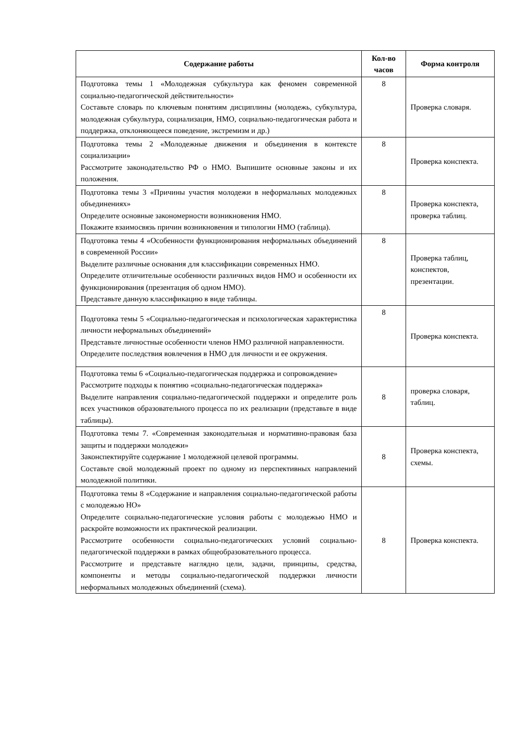| Содержание работы | Кол-во часов | Форма контроля |
| --- | --- | --- |
| Подготовка темы 1 «Молодежная субкультура как феномен современной социально-педагогической действительности» Составьте словарь по ключевым понятиям дисциплины (молодежь, субкультура, молодежная субкультура, социализация, НМО, социально-педагогическая работа и поддержка, отклоняющееся поведение, экстремизм и др.) | 8 | Проверка словаря. |
| Подготовка темы 2 «Молодежные движения и объединения в контексте социализации» Рассмотрите законодательство РФ о НМО. Выпишите основные законы и их положения. | 8 | Проверка конспекта. |
| Подготовка темы 3 «Причины участия молодежи в неформальных молодежных объединениях» Определите основные закономерности возникновения НМО. Покажите взаимосвязь причин возникновения и типологии НМО (таблица). | 8 | Проверка конспекта, проверка таблиц. |
| Подготовка темы 4 «Особенности функционирования неформальных объединений в современной России» Выделите различные основания для классификации современных НМО. Определите отличительные особенности различных видов НМО и особенности их функционирования (презентация об одном НМО). Представьте данную классификацию в виде таблицы. | 8 | Проверка таблиц, конспектов, презентации. |
| Подготовка темы 5 «Социально-педагогическая и психологическая характеристика личности неформальных объединений» Представьте личностные особенности членов НМО различной направленности. Определите последствия вовлечения в НМО для личности и ее окружения. | 8 | Проверка конспекта. |
| Подготовка темы 6 «Социально-педагогическая поддержка и сопровождение» Рассмотрите подходы к понятию «социально-педагогическая поддержка» Выделите направления социально-педагогической поддержки и определите роль всех участников образовательного процесса по их реализации (представьте в виде таблицы). | 8 | проверка словаря, таблиц. |
| Подготовка темы 7. «Современная законодательная и нормативно-правовая база защиты и поддержки молодежи» Законспектируйте содержание 1 молодежной целевой программы. Составьте свой молодежный проект по одному из перспективных направлений молодежной политики. | 8 | Проверка конспекта, схемы. |
| Подготовка темы 8 «Содержание и направления социально-педагогической работы с молодежью НО» Определите социально-педагогические условия работы с молодежью НМО и раскройте возможности их практической реализации. Рассмотрите особенности социально-педагогических условий социально-педагогической поддержки в рамках общеобразовательного процесса. Рассмотрите и представьте наглядно цели, задачи, принципы, средства, компоненты и методы социально-педагогической поддержки личности неформальных молодежных объединений (схема). | 8 | Проверка конспекта. |